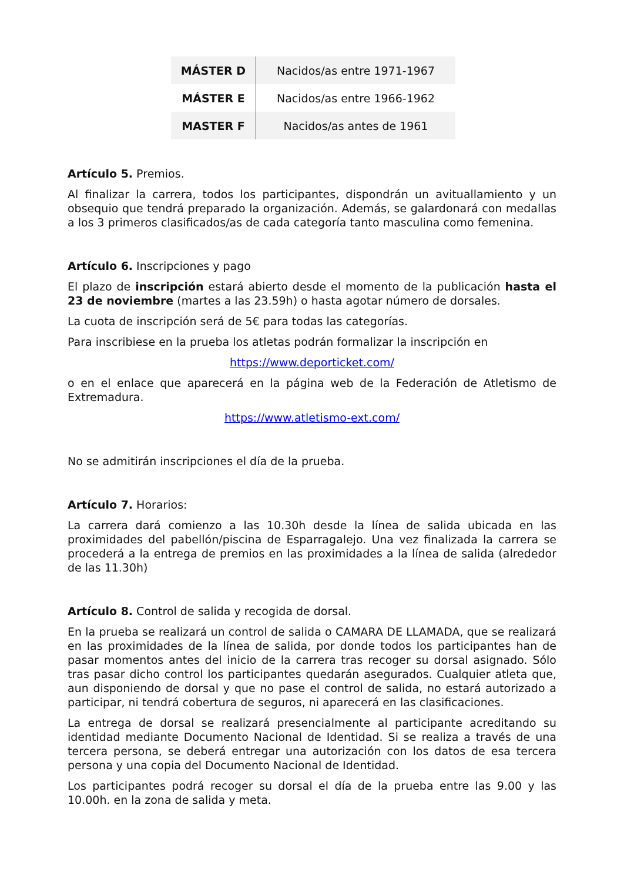| MÁSTER D | Nacidos/as entre 1971-1967 |
| MÁSTER E | Nacidos/as entre 1966-1962 |
| MASTER F | Nacidos/as antes de 1961 |
Artículo 5. Premios.
Al finalizar la carrera, todos los participantes, dispondrán un avituallamiento y un obsequio que tendrá preparado la organización. Además, se galardonará con medallas a los 3 primeros clasificados/as de cada categoría tanto masculina como femenina.
Artículo 6. Inscripciones y pago
El plazo de inscripción estará abierto desde el momento de la publicación hasta el 23 de noviembre (martes a las 23.59h) o hasta agotar número de dorsales.
La cuota de inscripción será de 5€ para todas las categorías.
Para inscribiese en la prueba los atletas podrán formalizar la inscripción en
https://www.deporticket.com/
o en el enlace que aparecerá en la página web de la Federación de Atletismo de Extremadura.
https://www.atletismo-ext.com/
No se admitirán inscripciones el día de la prueba.
Artículo 7. Horarios:
La carrera dará comienzo a las 10.30h desde la línea de salida ubicada en las proximidades del pabellón/piscina de Esparragalejo. Una vez finalizada la carrera se procederá a la entrega de premios en las proximidades a la línea de salida (alrededor de las 11.30h)
Artículo 8. Control de salida y recogida de dorsal.
En la prueba se realizará un control de salida o CAMARA DE LLAMADA, que se realizará en las proximidades de la línea de salida, por donde todos los participantes han de pasar momentos antes del inicio de la carrera tras recoger su dorsal asignado. Sólo tras pasar dicho control los participantes quedarán asegurados. Cualquier atleta que, aun disponiendo de dorsal y que no pase el control de salida, no estará autorizado a participar, ni tendrá cobertura de seguros, ni aparecerá en las clasificaciones.
La entrega de dorsal se realizará presencialmente al participante acreditando su identidad mediante Documento Nacional de Identidad. Si se realiza a través de una tercera persona, se deberá entregar una autorización con los datos de esa tercera persona y una copia del Documento Nacional de Identidad.
Los participantes podrá recoger su dorsal el día de la prueba entre las 9.00 y las 10.00h. en la zona de salida y meta.